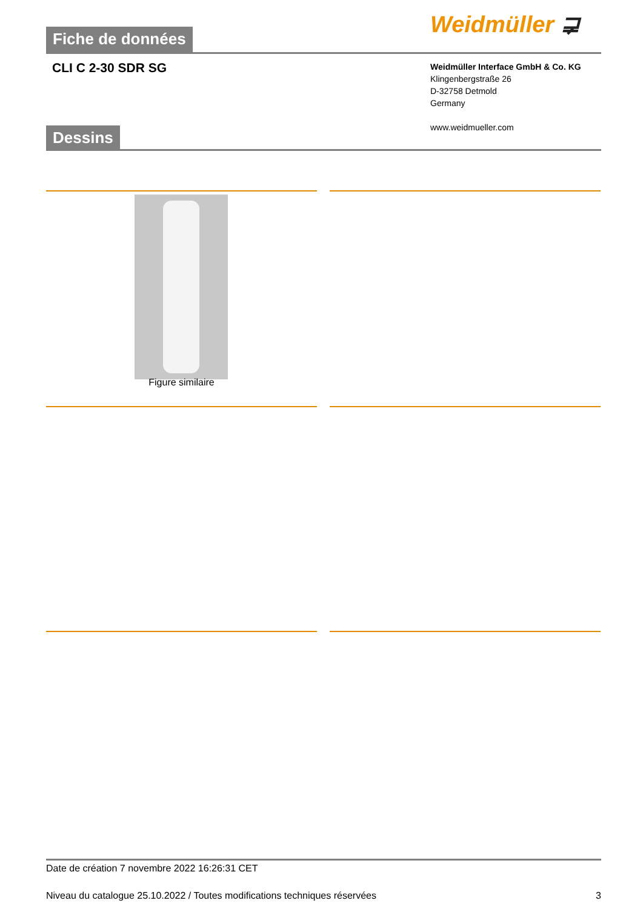Fiche de données Weidmüller ⋥
CLI C 2-30 SDR SG
Weidmüller Interface GmbH & Co. KG
Klingenbergstraße 26
D-32758 Detmold
Germany
www.weidmueller.com
Dessins
Figure similaire
Date de création 7 novembre 2022 16:26:31 CET
Niveau du catalogue 25.10.2022 / Toutes modifications techniques réservées 3